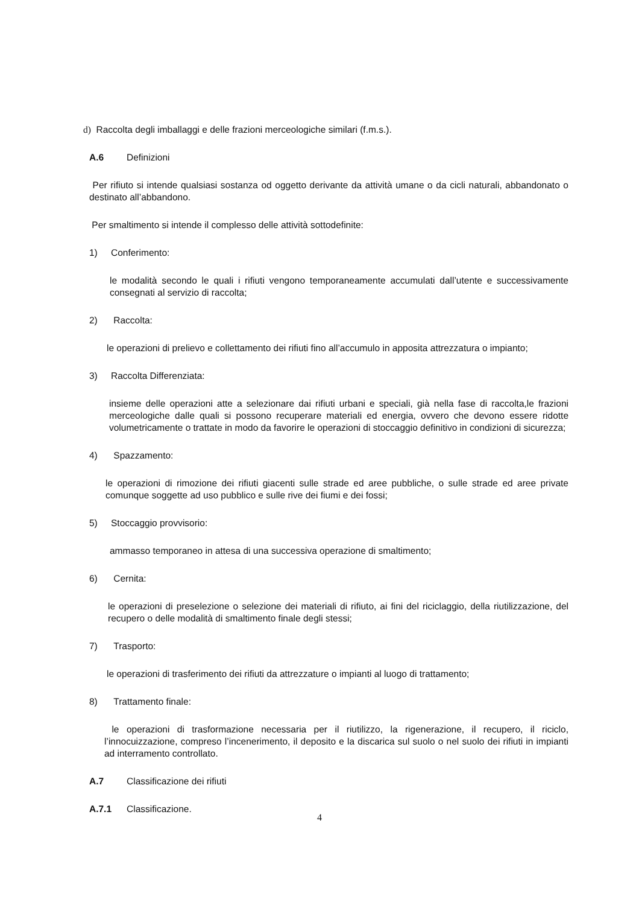d) Raccolta degli imballaggi e delle frazioni merceologiche similari (f.m.s.).
A.6 Definizioni
Per rifiuto si intende qualsiasi sostanza od oggetto derivante da attività umane o da cicli naturali, abbandonato o destinato all’abbandono.
Per smaltimento si intende il complesso delle attività sottodefinite:
1) Conferimento:
le modalità secondo le quali i rifiuti vengono temporaneamente accumulati dall’utente e successivamente consegnati al servizio di raccolta;
2) Raccolta:
le operazioni di prelievo e collettamento dei rifiuti fino all’accumulo in apposita attrezzatura o impianto;
3) Raccolta Differenziata:
insieme delle operazioni atte a selezionare dai rifiuti urbani e speciali, già nella fase di raccolta,le frazioni merceologiche dalle quali si possono recuperare materiali ed energia, ovvero che devono essere ridotte volumetricamente o trattate in modo da favorire le operazioni di stoccaggio definitivo in condizioni di sicurezza;
4) Spazzamento:
le operazioni di rimozione dei rifiuti giacenti sulle strade ed aree pubbliche, o sulle strade ed aree private comunque soggette ad uso pubblico e sulle rive dei fiumi e dei fossi;
5) Stoccaggio provvisorio:
ammasso temporaneo in attesa di una successiva operazione di smaltimento;
6) Cernita:
le operazioni di preselezione o selezione dei materiali di rifiuto, ai fini del riciclaggio, della riutilizzazione, del recupero o delle modalità di smaltimento finale degli stessi;
7) Trasporto:
le operazioni di trasferimento dei rifiuti da attrezzature o impianti al luogo di trattamento;
8) Trattamento finale:
le operazioni di trasformazione necessaria per il riutilizzo, la rigenerazione, il recupero, il riciclo, l’innocuizzazione, compreso l’incenerimento, il deposito e la discarica sul suolo o nel suolo dei rifiuti in impianti ad interramento controllato.
A.7 Classificazione dei rifiuti
A.7.1 Classificazione.
4